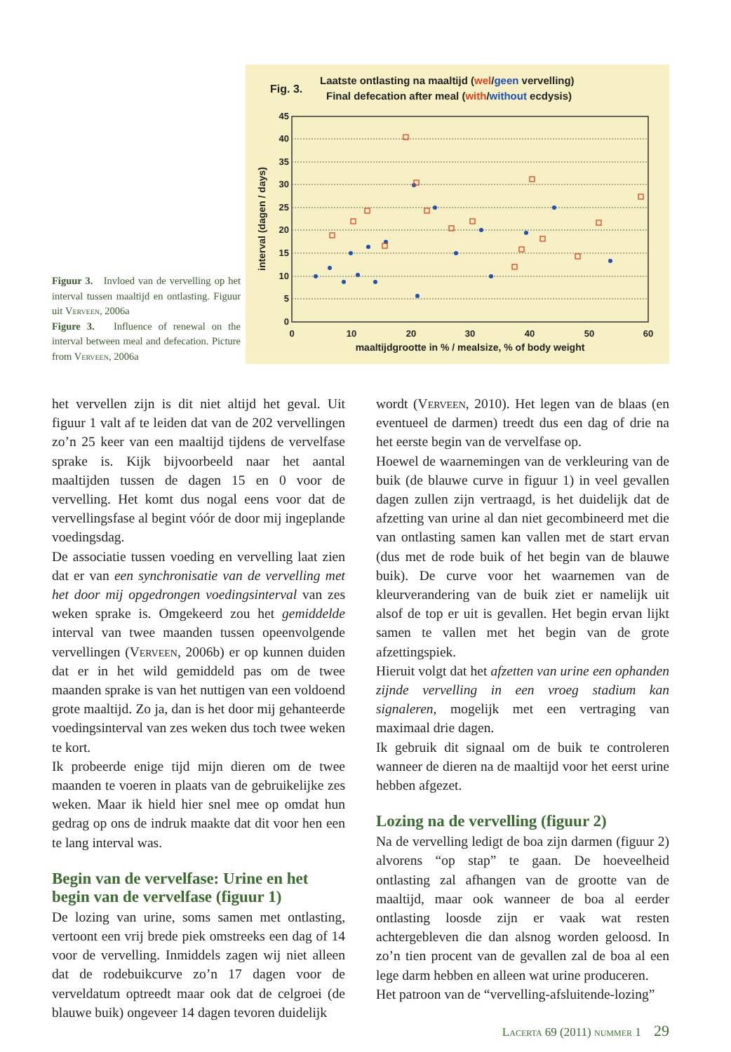Figuur 3. Invloed van de vervelling op het interval tussen maaltijd en ontlasting. Figuur uit Verveen, 2006a
Figure 3. Influence of renewal on the interval between meal and defecation. Picture from Verveen, 2006a
Fig. 3.
Laatste ontlasting na maaltijd (wel/geen vervelling)
Final defecation after meal (with/without ecdysis)
45
40
35
30
25
20
15
10
5
0
0
10
20
30
40
50
60
maaltijdgrootte in % / mealsize, % of body weight
interval (dagen / days)
het vervellen zijn is dit niet altijd het geval. Uit figuur 1 valt af te leiden dat van de 202 vervellingen zo’n 25 keer van een maaltijd tijdens de vervelfase sprake is. Kijk bijvoorbeeld naar het aantal maaltijden tussen de dagen 15 en 0 voor de vervelling. Het komt dus nogal eens voor dat de vervellingsfase al begint vóór de door mij ingeplande voedingsdag.
De associatie tussen voeding en vervelling laat zien dat er van een synchronisatie van de vervelling met het door mij opgedrongen voedingsinterval van zes weken sprake is. Omgekeerd zou het gemiddelde interval van twee maanden tussen opeenvolgende vervellingen (Verveen, 2006b) er op kunnen duiden dat er in het wild gemiddeld pas om de twee maanden sprake is van het nuttigen van een voldoend grote maaltijd. Zo ja, dan is het door mij gehanteerde voedingsinterval van zes weken dus toch twee weken te kort.
Ik probeerde enige tijd mijn dieren om de twee maanden te voeren in plaats van de gebruikelijke zes weken. Maar ik hield hier snel mee op omdat hun gedrag op ons de indruk maakte dat dit voor hen een te lang interval was.
Begin van de vervelfase: Urine en het begin van de vervelfase (figuur 1)
De lozing van urine, soms samen met ontlasting, vertoont een vrij brede piek omstreeks een dag of 14 voor de vervelling. Inmiddels zagen wij niet alleen dat de rodebuikcurve zo’n 17 dagen voor de verveldatum optreedt maar ook dat de celgroei (de blauwe buik) ongeveer 14 dagen tevoren duidelijk
wordt (Verveen, 2010). Het legen van de blaas (en eventueel de darmen) treedt dus een dag of drie na het eerste begin van de vervelfase op.
Hoewel de waarnemingen van de verkleuring van de buik (de blauwe curve in figuur 1) in veel gevallen dagen zullen zijn vertraagd, is het duidelijk dat de afzetting van urine al dan niet gecombineerd met die van ontlasting samen kan vallen met de start ervan (dus met de rode buik of het begin van de blauwe buik). De curve voor het waarnemen van de kleurverandering van de buik ziet er namelijk uit alsof de top er uit is gevallen. Het begin ervan lijkt samen te vallen met het begin van de grote afzettingspiek.
Hieruit volgt dat het afzetten van urine een ophanden zijnde vervelling in een vroeg stadium kan signaleren, mogelijk met een vertraging van maximaal drie dagen.
Ik gebruik dit signaal om de buik te controleren wanneer de dieren na de maaltijd voor het eerst urine hebben afgezet.
Lozing na de vervelling (figuur 2)
Na de vervelling ledigt de boa zijn darmen (figuur 2) alvorens “op stap” te gaan. De hoeveelheid ontlasting zal afhangen van de grootte van de maaltijd, maar ook wanneer de boa al eerder ontlasting loosde zijn er vaak wat resten achtergebleven die dan alsnog worden geloosd. In zo’n tien procent van de gevallen zal de boa al een lege darm hebben en alleen wat urine produceren.
Het patroon van de “vervelling-afsluitende-lozing”
Lacerta 69 (2011) nummer 1 29